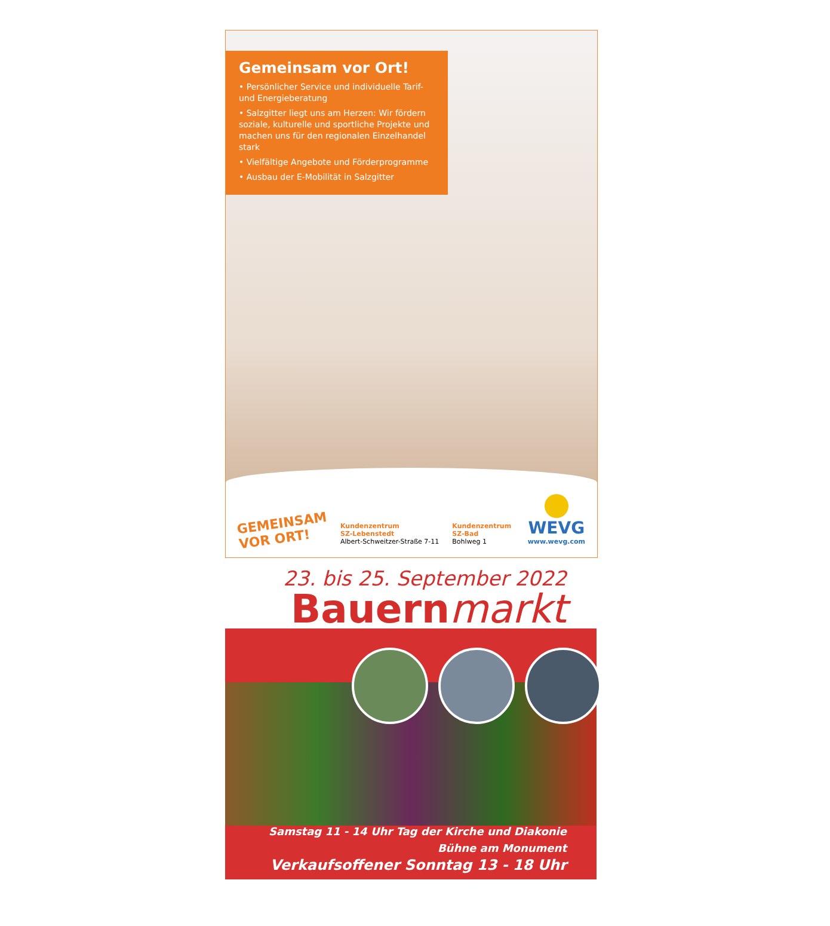Gemeinsam vor Ort!
• Persönlicher Service und individuelle Tarif- und Energieberatung
• Salzgitter liegt uns am Herzen: Wir fördern soziale, kulturelle und sportliche Projekte und machen uns für den regionalen Einzelhandel stark
• Vielfältige Angebote und Förderprogramme
• Ausbau der E-Mobilität in Salzgitter
GEMEINSAM VOR ORT!
Kundenzentrum
SZ-Lebenstedt
Albert-Schweitzer-Straße 7-11
Kundenzentrum
SZ-Bad
Bohlweg 1
WEVG
www.wevg.com
23. bis 25. September 2022
Bauernmarkt
Samstag 11 - 14 Uhr Tag der Kirche und Diakonie
Bühne am Monument
Verkaufsoffener Sonntag 13 - 18 Uhr